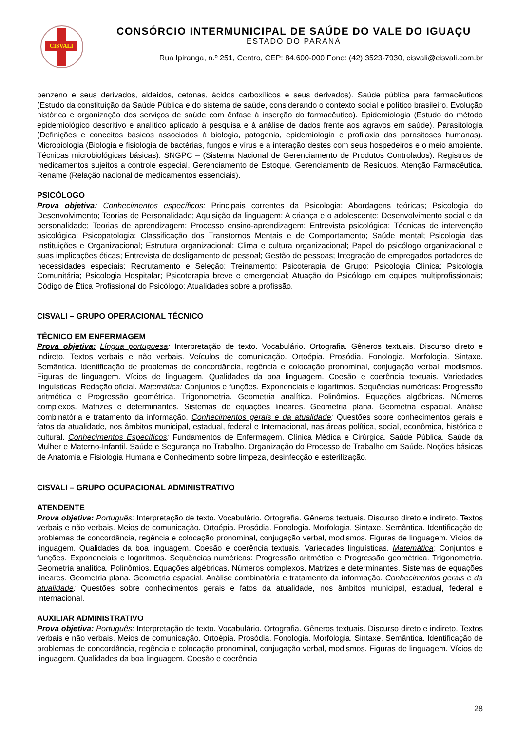CISVALI
CONSÓRCIO INTERMUNICIPAL DE SAÚDE DO VALE DO IGUAÇU
ESTADO DO PARANÁ
Rua Ipiranga, n.º 251, Centro, CEP: 84.600-000 Fone: (42) 3523-7930, cisvali@cisvali.com.br
benzeno e seus derivados, aldeídos, cetonas, ácidos carboxílicos e seus derivados). Saúde pública para farmacêuticos (Estudo da constituição da Saúde Pública e do sistema de saúde, considerando o contexto social e político brasileiro. Evolução histórica e organização dos serviços de saúde com ênfase à inserção do farmacêutico). Epidemiologia (Estudo do método epidemiológico descritivo e analítico aplicado à pesquisa e à análise de dados frente aos agravos em saúde). Parasitologia (Definições e conceitos básicos associados à biologia, patogenia, epidemiologia e profilaxia das parasitoses humanas). Microbiologia (Biologia e fisiologia de bactérias, fungos e vírus e a interação destes com seus hospedeiros e o meio ambiente. Técnicas microbiológicas básicas). SNGPC – (Sistema Nacional de Gerenciamento de Produtos Controlados). Registros de medicamentos sujeitos a controle especial. Gerenciamento de Estoque. Gerenciamento de Resíduos. Atenção Farmacêutica. Rename (Relação nacional de medicamentos essenciais).
PSICÓLOGO
Prova objetiva: Conhecimentos específicos: Principais correntes da Psicologia; Abordagens teóricas; Psicologia do Desenvolvimento; Teorias de Personalidade; Aquisição da linguagem; A criança e o adolescente: Desenvolvimento social e da personalidade; Teorias de aprendizagem; Processo ensino-aprendizagem: Entrevista psicológica; Técnicas de intervenção psicológica; Psicopatologia; Classificação dos Transtornos Mentais e de Comportamento; Saúde mental; Psicologia das Instituições e Organizacional; Estrutura organizacional; Clima e cultura organizacional; Papel do psicólogo organizacional e suas implicações éticas; Entrevista de desligamento de pessoal; Gestão de pessoas; Integração de empregados portadores de necessidades especiais; Recrutamento e Seleção; Treinamento; Psicoterapia de Grupo; Psicologia Clínica; Psicologia Comunitária; Psicologia Hospitalar; Psicoterapia breve e emergencial; Atuação do Psicólogo em equipes multiprofissionais; Código de Ética Profissional do Psicólogo; Atualidades sobre a profissão.
CISVALI – GRUPO OPERACIONAL TÉCNICO
TÉCNICO EM ENFERMAGEM
Prova objetiva: Língua portuguesa: Interpretação de texto. Vocabulário. Ortografia. Gêneros textuais. Discurso direto e indireto. Textos verbais e não verbais. Veículos de comunicação. Ortoépia. Prosódia. Fonologia. Morfologia. Sintaxe. Semântica. Identificação de problemas de concordância, regência e colocação pronominal, conjugação verbal, modismos. Figuras de linguagem. Vícios de linguagem. Qualidades da boa linguagem. Coesão e coerência textuais. Variedades linguísticas. Redação oficial. Matemática: Conjuntos e funções. Exponenciais e logaritmos. Sequências numéricas: Progressão aritmética e Progressão geométrica. Trigonometria. Geometria analítica. Polinômios. Equações algébricas. Números complexos. Matrizes e determinantes. Sistemas de equações lineares. Geometria plana. Geometria espacial. Análise combinatória e tratamento da informação. Conhecimentos gerais e da atualidade: Questões sobre conhecimentos gerais e fatos da atualidade, nos âmbitos municipal, estadual, federal e Internacional, nas áreas política, social, econômica, histórica e cultural. Conhecimentos Específicos: Fundamentos de Enfermagem. Clínica Médica e Cirúrgica. Saúde Pública. Saúde da Mulher e Materno-Infantil. Saúde e Segurança no Trabalho. Organização do Processo de Trabalho em Saúde. Noções básicas de Anatomia e Fisiologia Humana e Conhecimento sobre limpeza, desinfecção e esterilização.
CISVALI – GRUPO OCUPACIONAL ADMINISTRATIVO
ATENDENTE
Prova objetiva: Português: Interpretação de texto. Vocabulário. Ortografia. Gêneros textuais. Discurso direto e indireto. Textos verbais e não verbais. Meios de comunicação. Ortoépia. Prosódia. Fonologia. Morfologia. Sintaxe. Semântica. Identificação de problemas de concordância, regência e colocação pronominal, conjugação verbal, modismos. Figuras de linguagem. Vícios de linguagem. Qualidades da boa linguagem. Coesão e coerência textuais. Variedades linguísticas. Matemática: Conjuntos e funções. Exponenciais e logaritmos. Sequências numéricas: Progressão aritmética e Progressão geométrica. Trigonometria. Geometria analítica. Polinômios. Equações algébricas. Números complexos. Matrizes e determinantes. Sistemas de equações lineares. Geometria plana. Geometria espacial. Análise combinatória e tratamento da informação. Conhecimentos gerais e da atualidade: Questões sobre conhecimentos gerais e fatos da atualidade, nos âmbitos municipal, estadual, federal e Internacional.
AUXILIAR ADMINISTRATIVO
Prova objetiva: Português: Interpretação de texto. Vocabulário. Ortografia. Gêneros textuais. Discurso direto e indireto. Textos verbais e não verbais. Meios de comunicação. Ortoépia. Prosódia. Fonologia. Morfologia. Sintaxe. Semântica. Identificação de problemas de concordância, regência e colocação pronominal, conjugação verbal, modismos. Figuras de linguagem. Vícios de linguagem. Qualidades da boa linguagem. Coesão e coerência
28